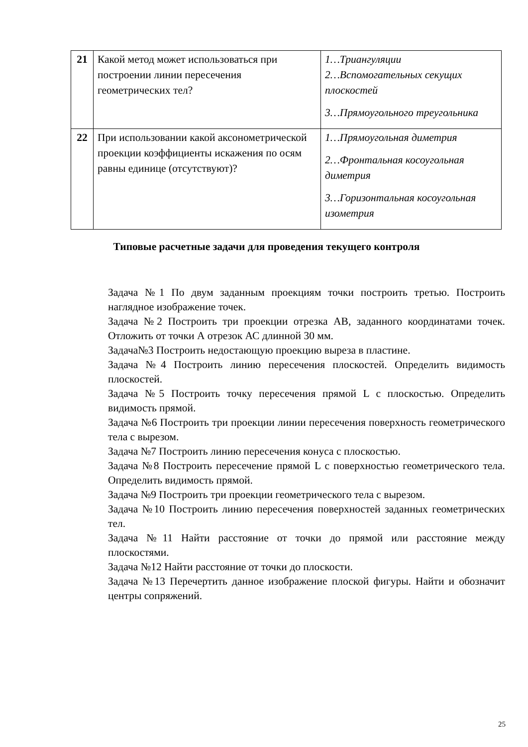| 21 | Какой метод может использоваться при построении линии пересечения геометрических тел? | 1…Триангуляции 2…Вспомогательных секущих плоскостей 3…Прямоугольного треугольника |
| 22 | При использовании какой аксонометрической проекции коэффициенты искажения по осям равны единице (отсутствуют)? | 1…Прямоугольная диметрия 2…Фронтальная косоугольная диметрия 3…Горизонтальная косоугольная изометрия |
Типовые расчетные задачи для проведения текущего контроля
Задача №1 По двум заданным проекциям точки построить третью. Построить наглядное изображение точек.
Задача №2 Построить три проекции отрезка АВ, заданного координатами точек. Отложить от точки А отрезок АС длинной 30 мм.
Задача№3 Построить недостающую проекцию выреза в пластине.
Задача №4 Построить линию пересечения плоскостей. Определить видимость плоскостей.
Задача №5 Построить точку пересечения прямой L с плоскостью. Определить видимость прямой.
Задача №6 Построить три проекции линии пересечения поверхность геометрического тела с вырезом.
Задача №7 Построить линию пересечения конуса с плоскостью.
Задача №8 Построить пересечение прямой L с поверхностью геометрического тела. Определить видимость прямой.
Задача №9 Построить три проекции геометрического тела с вырезом.
Задача №10 Построить линию пересечения поверхностей заданных геометрических тел.
Задача №11 Найти расстояние от точки до прямой или расстояние между плоскостями.
Задача №12 Найти расстояние от точки до плоскости.
Задача №13 Перечертить данное изображение плоской фигуры. Найти и обозначит центры сопряжений.
25